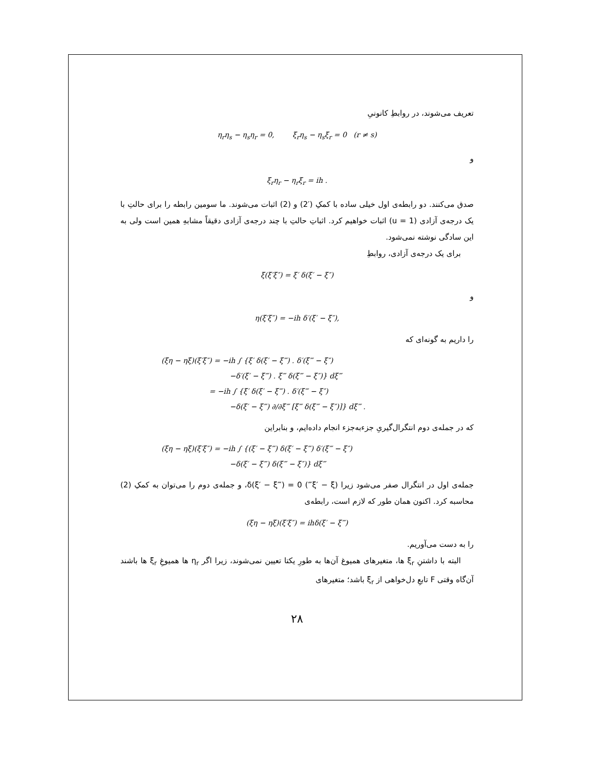تعریف می‌شوند، در روابطِ کانونیِ
η<sub>r</sub>η<sub>s</sub> − η<sub>s</sub>η<sub>r</sub> = 0, ξ<sub>r</sub>η<sub>s</sub> − η<sub>s</sub>ξ<sub>r</sub> = 0 (r ≠ s)
و
ξ<sub>r</sub>η<sub>r</sub> − η<sub>r</sub>ξ<sub>r</sub> = ih .
صدق می‌کنند. دو رابطه‌ی اول خیلی ساده با کمکِ (′2) و (2) اثبات می‌شوند. ما سومین رابطه را برای حالتِ با یک درجه‌ی آزادی (u = 1) اثبات خواهیم کرد. اثباتِ حالتِ با چند درجه‌ی آزادی دقیقاً مشابهِ همین است ولی به این سادگی نوشته نمی‌شود.
برای یک درجه‌ی آزادی، روابطِ
ξ(ξ′ξ″) = ξ′ δ(ξ′ − ξ″)
و
η(ξ′ξ″) = −ih δ′(ξ′ − ξ″),
را داریم به گونه‌ای که
(ξη − ηξ)(ξ′ξ″) = −ih ∫ {ξ′ δ(ξ′ − ξ‴) . δ′(ξ‴ − ξ″)
−δ′(ξ′ − ξ‴) . ξ‴ δ(ξ‴ − ξ″)} dξ‴
= −ih ∫ {ξ′ δ(ξ′ − ξ‴) . δ′(ξ‴ − ξ″)
−δ(ξ′ − ξ‴) ∂/∂ξ‴ [ξ‴ δ(ξ‴ − ξ″)]} dξ‴ .
که در جمله‌ی دوم انتگرال‌گیریِ جزءبه‌جزء انجام داده‌ایم، و بنابراین
(ξη − ηξ)(ξ′ξ″) = −ih ∫ {(ξ′ − ξ‴) δ(ξ′ − ξ‴) δ′(ξ‴ − ξ″)
−δ(ξ′ − ξ‴) δ(ξ‴ − ξ″)} dξ‴
جمله‌ی اول در انتگرال صفر می‌شود زیرا (ξ′ − ξ‴) δ(ξ′ − ξ‴) = 0، و جمله‌ی دوم را می‌توان به کمکِ (2) محاسبه کرد. اکنون همان طور که لازم است، رابطه‌ی
(ξη − ηξ)(ξ′ξ″) = ihδ(ξ′ − ξ‴)
را به دست می‌آوریم.
البته با داشتنِ ξ<sub>r</sub> ها، متغیرهای همیوغ آن‌ها به طورِ یکتا تعیین نمی‌شوند، زیرا اگر η<sub>r</sub> ها همیوغِ ξ<sub>r</sub> ها باشند آن‌گاه وقتی F تابعِ دل‌خواهی از ξ<sub>r</sub> باشد؛ متغیرهای
۲۸